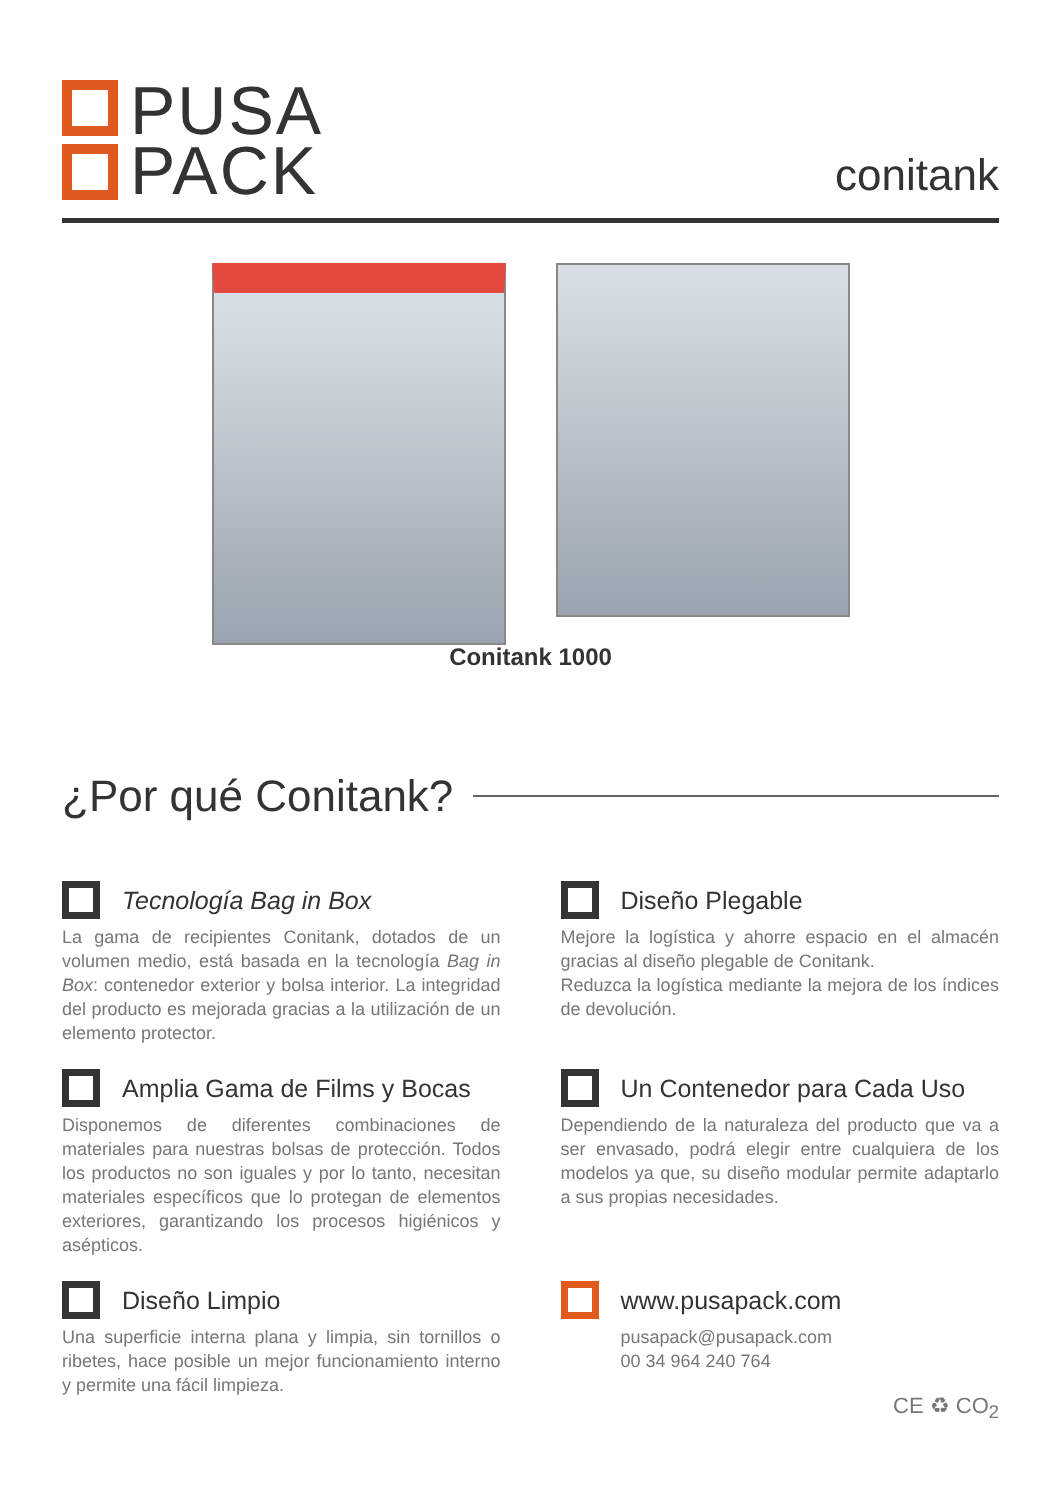PUSA
PACK
conitank
Conitank 1000
¿Por qué Conitank?
Tecnología Bag in Box
La gama de recipientes Conitank, dotados de un volumen medio, está basada en la tecnología Bag in Box: contenedor exterior y bolsa interior. La integridad del producto es mejorada gracias a la utilización de un elemento protector.
Diseño Plegable
Mejore la logística y ahorre espacio en el almacén gracias al diseño plegable de Conitank.
Reduzca la logística mediante la mejora de los índices de devolución.
Amplia Gama de Films y Bocas
Disponemos de diferentes combinaciones de materiales para nuestras bolsas de protección. Todos los productos no son iguales y por lo tanto, necesitan materiales específicos que lo protegan de elementos exteriores, garantizando los procesos higiénicos y asépticos.
Un Contenedor para Cada Uso
Dependiendo de la naturaleza del producto que va a ser envasado, podrá elegir entre cualquiera de los modelos ya que, su diseño modular permite adaptarlo a sus propias necesidades.
Diseño Limpio
Una superficie interna plana y limpia, sin tornillos o ribetes, hace posible un mejor funcionamiento interno y permite una fácil limpieza.
www.pusapack.com
pusapack@pusapack.com
00 34 964 240 764
CE ♻ CO<sub>2</sub>